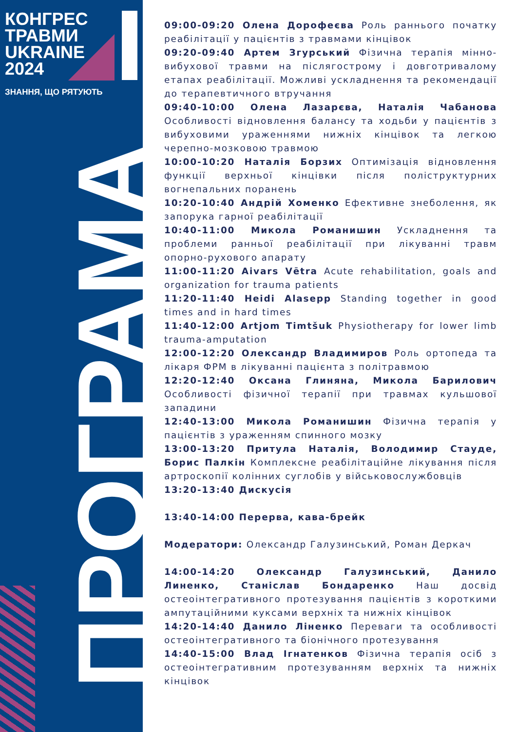КОНГРЕС
ТРАВМИ
UKRAINE
2024
ЗНАННЯ, ЩО РЯТУЮТЬ
ПРОГРАМА
09:00-09:20 Олена Дорофеєва Роль раннього початку реабілітації у пацієнтів з травмами кінцівок
09:20-09:40 Артем Згурський Фізична терапія мінно-вибухової травми на післягострому і довготривалому етапах реабілітації. Можливі ускладнення та рекомендації до терапевтичного втручання
09:40-10:00 Олена Лазарєва, Наталія Чабанова Особливості відновлення балансу та ходьби у пацієнтів з вибуховими ураженнями нижніх кінцівок та легкою черепно-мозковою травмою
10:00-10:20 Наталія Борзих Оптимізація відновлення функції верхньої кінцівки після поліструктурних вогнепальних поранень
10:20-10:40 Андрій Хоменко Ефективне знеболення, як запорука гарної реабілітації
10:40-11:00 Микола Романишин Ускладнення та проблеми ранньої реабілітації при лікуванні травм опорно-рухового апарату
11:00-11:20 Aivars Vētra Acute rehabilitation, goals and organization for trauma patients
11:20-11:40 Heidi Alasepp Standing together in good times and in hard times
11:40-12:00 Artjom Timtšuk Physiotherapy for lower limb trauma-amputation
12:00-12:20 Олександр Владимиров Роль ортопеда та лікаря ФРМ в лікуванні пацієнта з політравмою
12:20-12:40 Оксана Глиняна, Микола Барилович Особливості фізичної терапії при травмах кульшової западини
12:40-13:00 Микола Романишин Фізична терапія у пацієнтів з ураженням спинного мозку
13:00-13:20 Притула Наталія, Володимир Стауде, Борис Палкін Комплексне реабілітаційне лікування після артроскопії колінних суглобів у військовослужбовців
13:20-13:40 Дискусія
13:40-14:00 Перерва, кава-брейк
Модератори: Олександр Галузинський, Роман Деркач
14:00-14:20 Олександр Галузинський, Данило Линенко, Станіслав Бондаренко Наш досвід остеоінтегративного протезування пацієнтів з короткими ампутаційними куксами верхніх та нижніх кінцівок
14:20-14:40 Данило Ліненко Переваги та особливості остеоінтегративного та біонічного протезування
14:40-15:00 Влад Ігнатенков Фізична терапія осіб з остеоінтегративним протезуванням верхніх та нижніх кінцівок